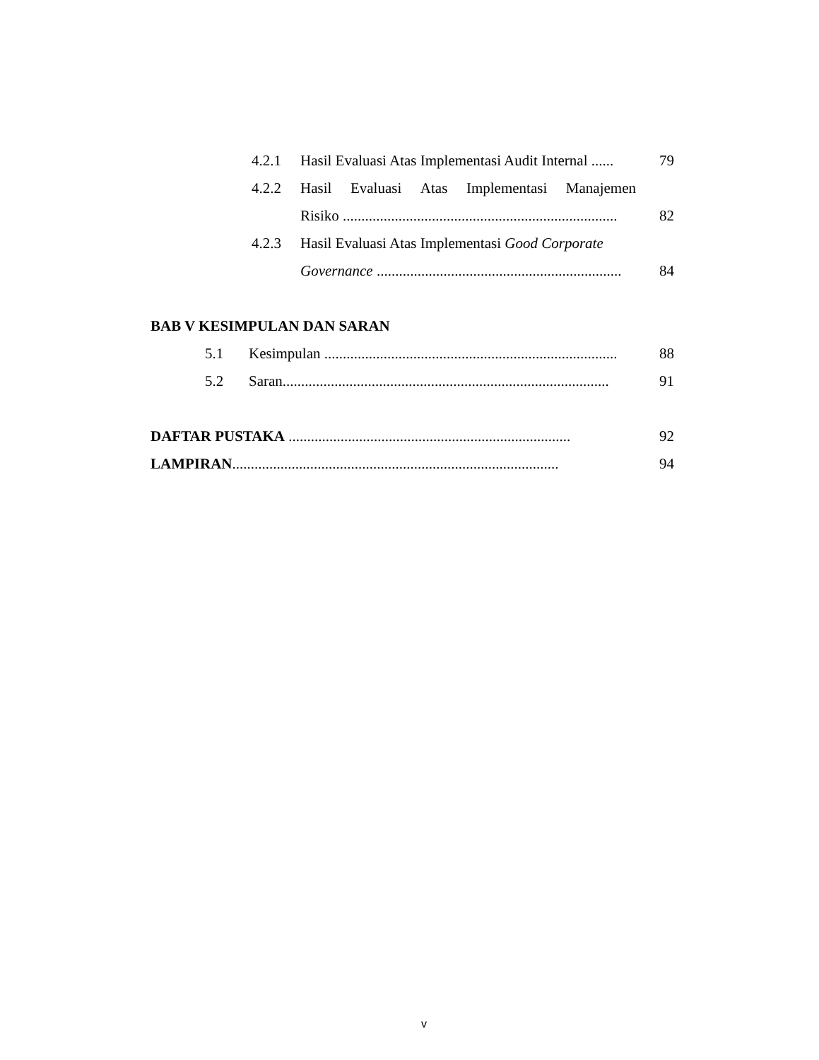4.2.1 Hasil Evaluasi Atas Implementasi Audit Internal ...... 79
4.2.2 Hasil Evaluasi Atas Implementasi Manajemen
Risiko .......................................................................... 82
4.2.3 Hasil Evaluasi Atas Implementasi Good Corporate
Governance .................................................................. 84
BAB V KESIMPULAN DAN SARAN
5.1 Kesimpulan ............................................................................... 88
5.2 Saran........................................................................................ 91
DAFTAR PUSTAKA ............................................................................ 92
LAMPIRAN........................................................................................ 94
v